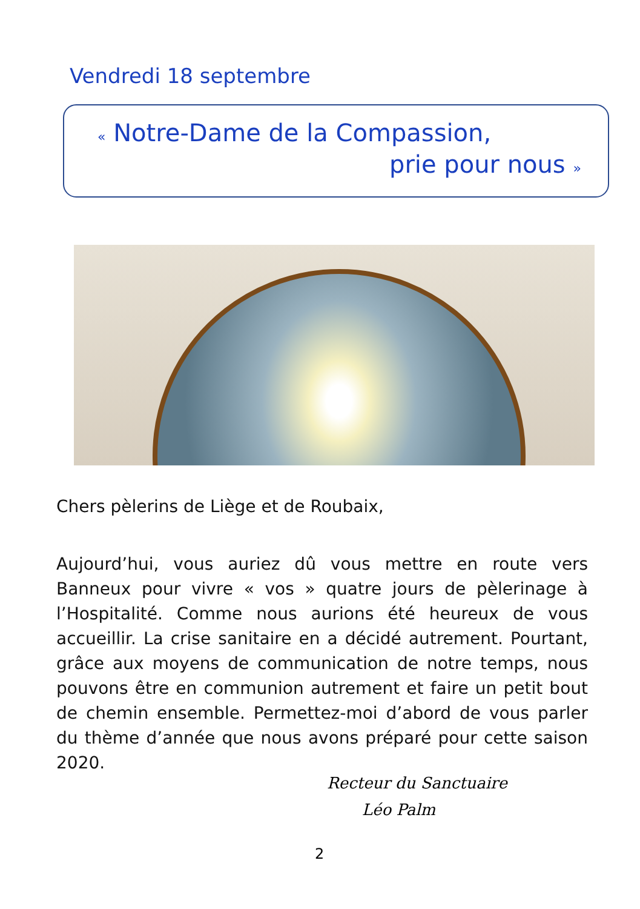Vendredi 18 septembre
« Notre-Dame de la Compassion,
prie pour nous »
Chers pèlerins de Liège et de Roubaix,
Aujourd’hui, vous auriez dû vous mettre en route vers Banneux pour vivre « vos » quatre jours de pèlerinage à l’Hospitalité. Comme nous aurions été heureux de vous accueillir. La crise sanitaire en a décidé autrement. Pourtant, grâce aux moyens de communication de notre temps, nous pouvons être en communion autrement et faire un petit bout de chemin ensemble. Permettez-moi d’abord de vous parler du thème d’année que nous avons préparé pour cette saison 2020.
Recteur du Sanctuaire
Léo Palm
2